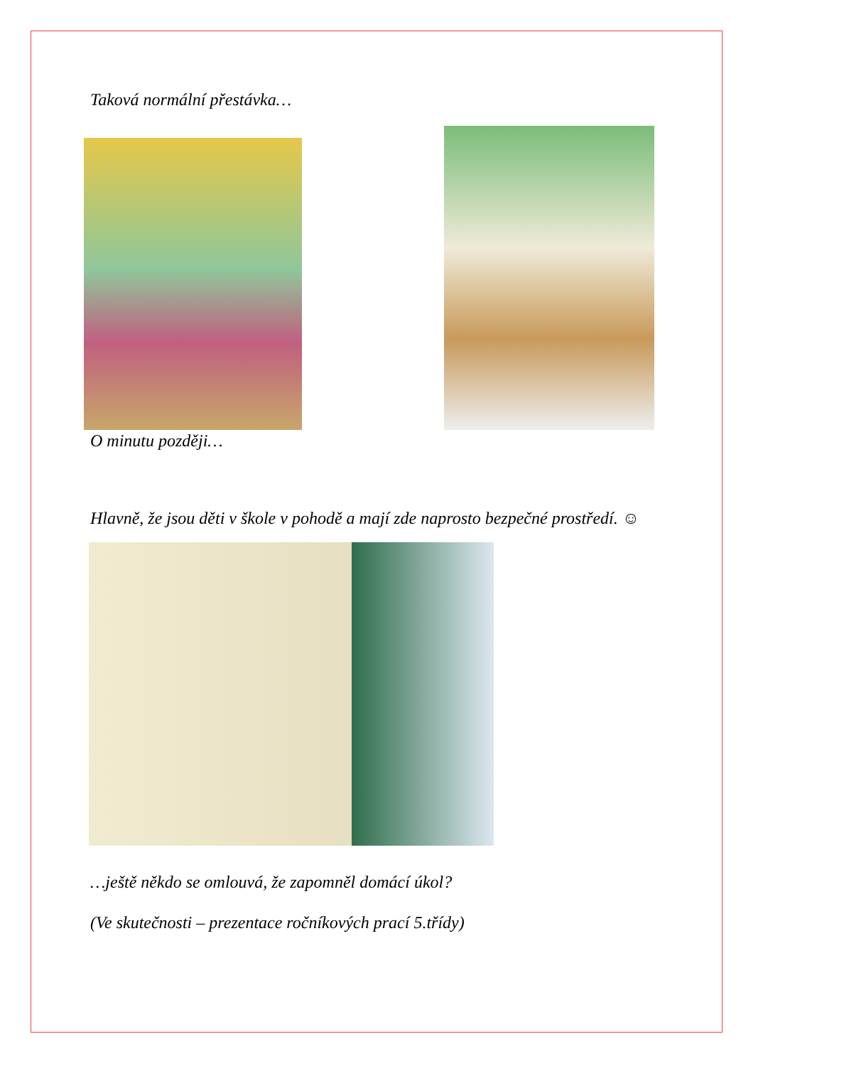Taková normální přestávka…
O minutu později…
Hlavně, že jsou děti v škole v pohodě a mají zde naprosto bezpečné prostředí. ☺
…ještě někdo se omlouvá, že zapomněl domácí úkol?
(Ve skutečnosti – prezentace ročníkových prací 5.třídy)